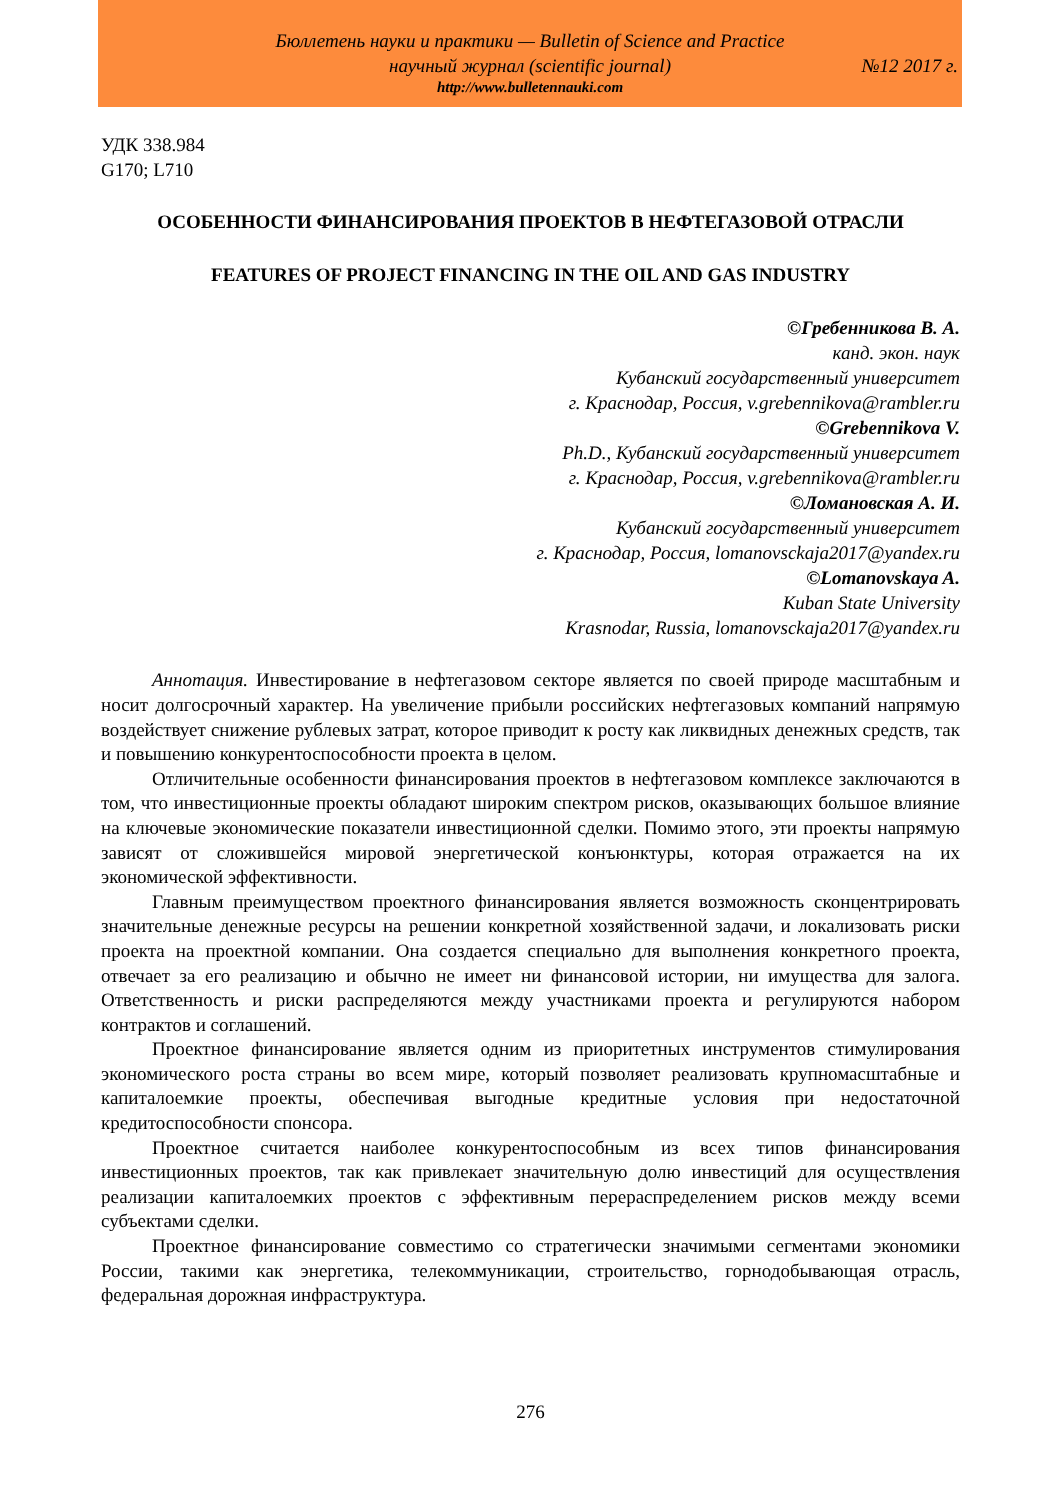Бюллетень науки и практики — Bulletin of Science and Practice
научный журнал (scientific journal) №12 2017 г.
http://www.bulletennauki.com
УДК 338.984
G170; L710
ОСОБЕННОСТИ ФИНАНСИРОВАНИЯ ПРОЕКТОВ В НЕФТЕГАЗОВОЙ ОТРАСЛИ
FEATURES OF PROJECT FINANCING IN THE OIL AND GAS INDUSTRY
©Гребенникова В. А.
канд. экон. наук
Кубанский государственный университет
г. Краснодар, Россия, v.grebennikova@rambler.ru
©Grebennikova V.
Ph.D., Кубанский государственный университет
г. Краснодар, Россия, v.grebennikova@rambler.ru
©Ломановская А. И.
Кубанский государственный университет
г. Краснодар, Россия, lomanovsckaja2017@yandex.ru
©Lomanovskaya A.
Kuban State University
Krasnodar, Russia, lomanovsckaja2017@yandex.ru
Аннотация. Инвестирование в нефтегазовом секторе является по своей природе масштабным и носит долгосрочный характер. На увеличение прибыли российских нефтегазовых компаний напрямую воздействует снижение рублевых затрат, которое приводит к росту как ликвидных денежных средств, так и повышению конкурентоспособности проекта в целом.
Отличительные особенности финансирования проектов в нефтегазовом комплексе заключаются в том, что инвестиционные проекты обладают широким спектром рисков, оказывающих большое влияние на ключевые экономические показатели инвестиционной сделки. Помимо этого, эти проекты напрямую зависят от сложившейся мировой энергетической конъюнктуры, которая отражается на их экономической эффективности.
Главным преимуществом проектного финансирования является возможность сконцентрировать значительные денежные ресурсы на решении конкретной хозяйственной задачи, и локализовать риски проекта на проектной компании. Она создается специально для выполнения конкретного проекта, отвечает за его реализацию и обычно не имеет ни финансовой истории, ни имущества для залога. Ответственность и риски распределяются между участниками проекта и регулируются набором контрактов и соглашений.
Проектное финансирование является одним из приоритетных инструментов стимулирования экономического роста страны во всем мире, который позволяет реализовать крупномасштабные и капиталоемкие проекты, обеспечивая выгодные кредитные условия при недостаточной кредитоспособности спонсора.
Проектное считается наиболее конкурентоспособным из всех типов финансирования инвестиционных проектов, так как привлекает значительную долю инвестиций для осуществления реализации капиталоемких проектов с эффективным перераспределением рисков между всеми субъектами сделки.
Проектное финансирование совместимо со стратегически значимыми сегментами экономики России, такими как энергетика, телекоммуникации, строительство, горнодобывающая отрасль, федеральная дорожная инфраструктура.
276